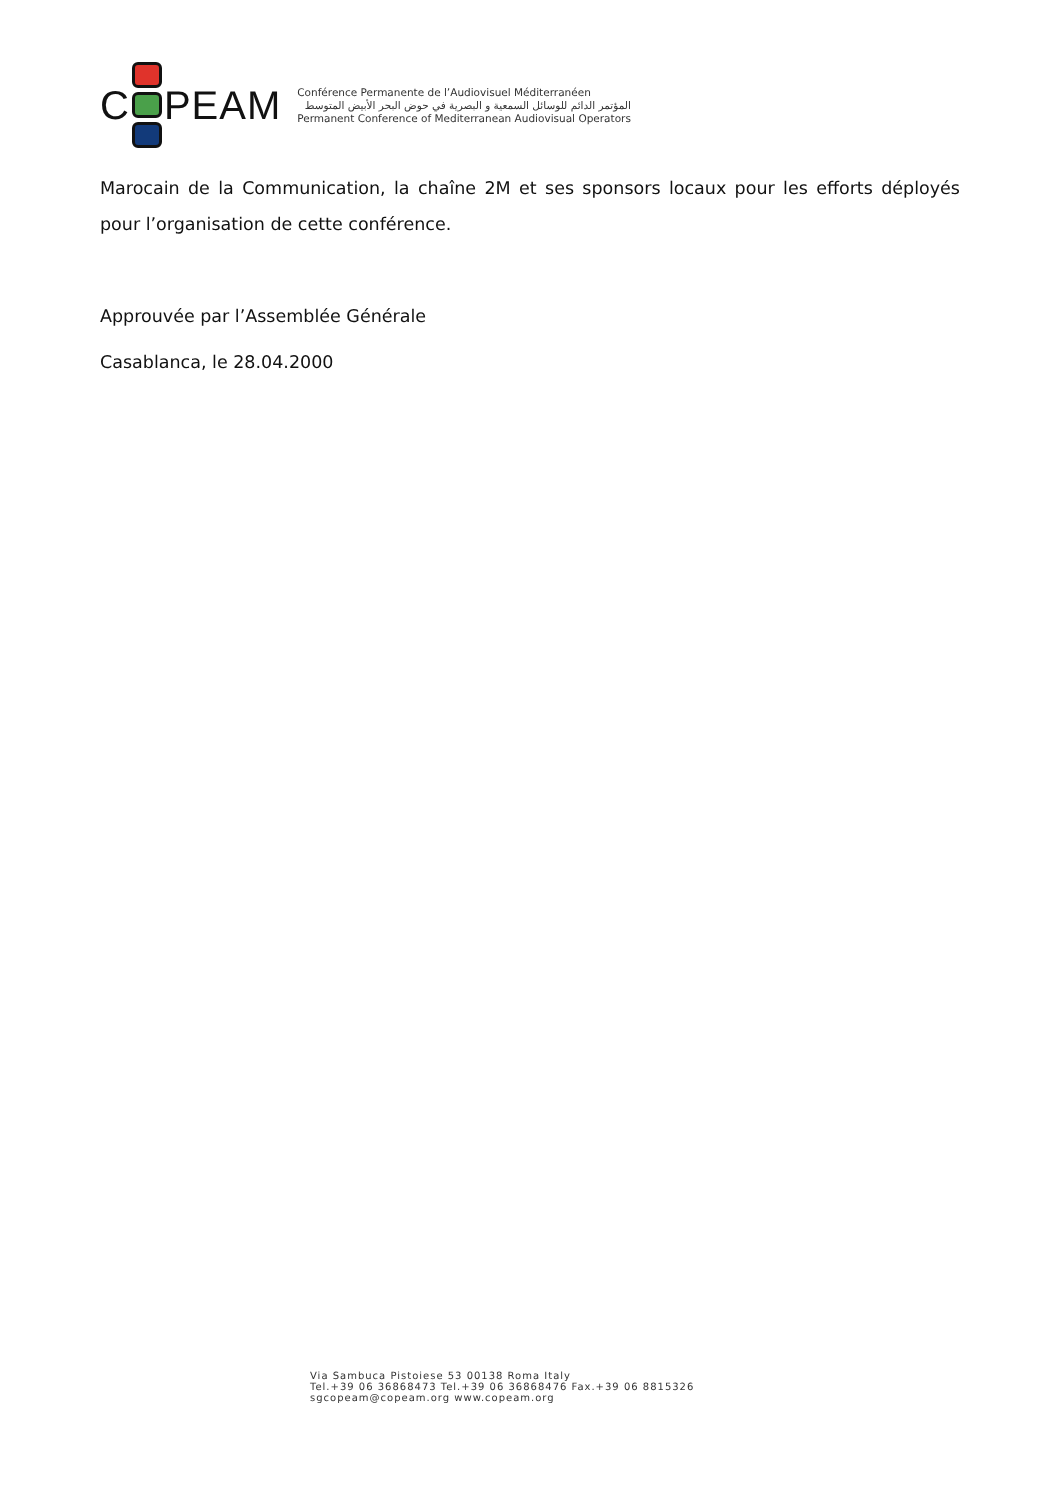C PEAM
Conférence Permanente de l’Audiovisuel Méditerranéen
المؤتمر الدائم للوسائل السمعية و البصرية في حوض البحر الأبيض المتوسط
Permanent Conference of Mediterranean Audiovisual Operators
Marocain de la Communication, la chaîne 2M et ses sponsors locaux pour les efforts déployés pour l’organisation de cette conférence.
Approuvée par l’Assemblée Générale
Casablanca, le 28.04.2000
Via Sambuca Pistoiese 53 00138 Roma Italy
Tel.+39 06 36868473 Tel.+39 06 36868476 Fax.+39 06 8815326
sgcopeam@copeam.org www.copeam.org